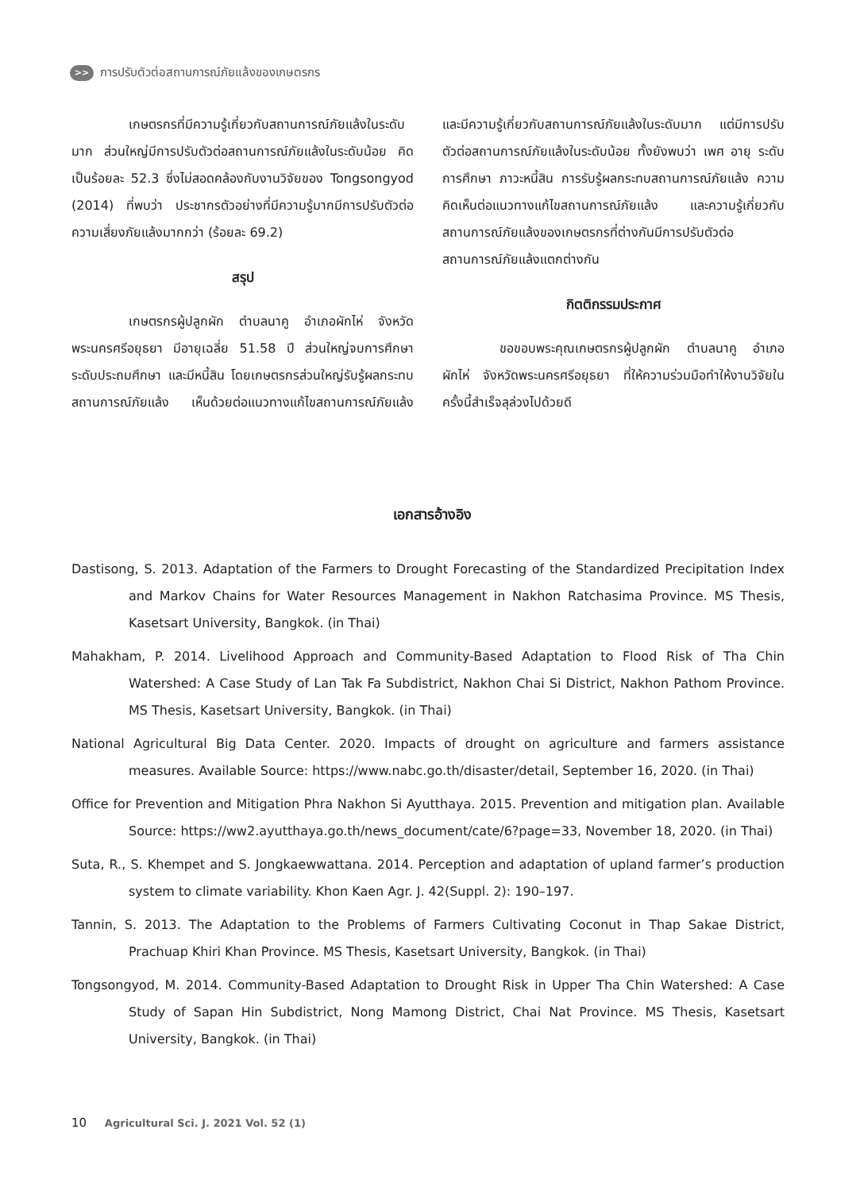>> การปรับตัวต่อสถานการณ์ภัยแล้งของเกษตรกร
เกษตรกรที่มีความรู้เกี่ยวกับสถานการณ์ภัยแล้งในระดับมาก ส่วนใหญ่มีการปรับตัวต่อสถานการณ์ภัยแล้งในระดับน้อย คิดเป็นร้อยละ 52.3 ซึ่งไม่สอดคล้องกับงานวิจัยของ Tongsongyod (2014) ที่พบว่า ประชากรตัวอย่างที่มีความรู้มากมีการปรับตัวต่อความเสี่ยงภัยแล้งมากกว่า (ร้อยละ 69.2)
สรุป
เกษตรกรผู้ปลูกผัก ตำบลนาคู อำเภอผักไห่ จังหวัดพระนครศรีอยุธยา มีอายุเฉลี่ย 51.58 ปี ส่วนใหญ่จบการศึกษาระดับประถมศึกษา และมีหนี้สิน โดยเกษตรกรส่วนใหญ่รับรู้ผลกระทบสถานการณ์ภัยแล้ง เห็นด้วยต่อแนวทางแก้ไขสถานการณ์ภัยแล้ง และมีความรู้เกี่ยวกับสถานการณ์ภัยแล้งในระดับมาก แต่มีการปรับตัวต่อสถานการณ์ภัยแล้งในระดับน้อย ทั้งยังพบว่า เพศ อายุ ระดับการศึกษา ภาวะหนี้สิน การรับรู้ผลกระทบสถานการณ์ภัยแล้ง ความคิดเห็นต่อแนวทางแก้ไขสถานการณ์ภัยแล้ง และความรู้เกี่ยวกับสถานการณ์ภัยแล้งของเกษตรกรที่ต่างกันมีการปรับตัวต่อสถานการณ์ภัยแล้งแตกต่างกัน
กิตติกรรมประกาศ
ขอขอบพระคุณเกษตรกรผู้ปลูกผัก ตำบลนาคู อำเภอผักไห่ จังหวัดพระนครศรีอยุธยา ที่ให้ความร่วมมือทำให้งานวิจัยในครั้งนี้สำเร็จลุล่วงไปด้วยดี
เอกสารอ้างอิง
Dastisong, S. 2013. Adaptation of the Farmers to Drought Forecasting of the Standardized Precipitation Index and Markov Chains for Water Resources Management in Nakhon Ratchasima Province. MS Thesis, Kasetsart University, Bangkok. (in Thai)
Mahakham, P. 2014. Livelihood Approach and Community-Based Adaptation to Flood Risk of Tha Chin Watershed: A Case Study of Lan Tak Fa Subdistrict, Nakhon Chai Si District, Nakhon Pathom Province. MS Thesis, Kasetsart University, Bangkok. (in Thai)
National Agricultural Big Data Center. 2020. Impacts of drought on agriculture and farmers assistance measures. Available Source: https://www.nabc.go.th/disaster/detail, September 16, 2020. (in Thai)
Office for Prevention and Mitigation Phra Nakhon Si Ayutthaya. 2015. Prevention and mitigation plan. Available Source: https://ww2.ayutthaya.go.th/news_document/cate/6?page=33, November 18, 2020. (in Thai)
Suta, R., S. Khempet and S. Jongkaewwattana. 2014. Perception and adaptation of upland farmer’s production system to climate variability. Khon Kaen Agr. J. 42(Suppl. 2): 190–197.
Tannin, S. 2013. The Adaptation to the Problems of Farmers Cultivating Coconut in Thap Sakae District, Prachuap Khiri Khan Province. MS Thesis, Kasetsart University, Bangkok. (in Thai)
Tongsongyod, M. 2014. Community-Based Adaptation to Drought Risk in Upper Tha Chin Watershed: A Case Study of Sapan Hin Subdistrict, Nong Mamong District, Chai Nat Province. MS Thesis, Kasetsart University, Bangkok. (in Thai)
10 Agricultural Sci. J. 2021 Vol. 52 (1)